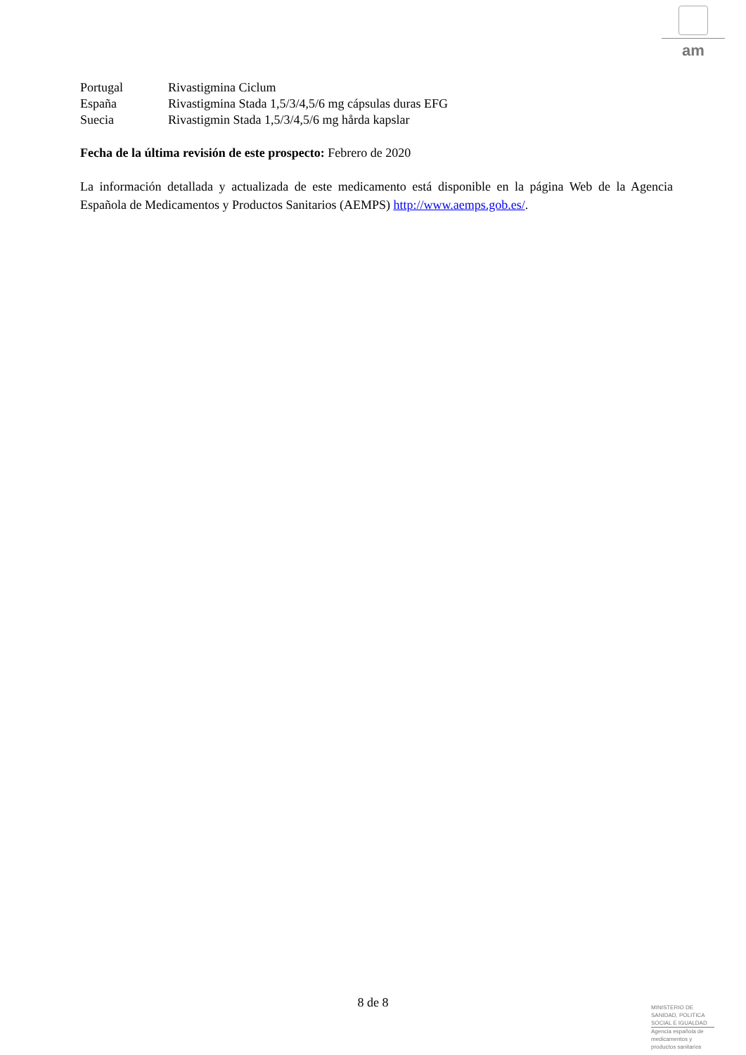am
Portugal Rivastigmina Ciclum
España Rivastigmina Stada 1,5/3/4,5/6 mg cápsulas duras EFG
Suecia Rivastigmin Stada 1,5/3/4,5/6 mg hårda kapslar
Fecha de la última revisión de este prospecto: Febrero de 2020
La información detallada y actualizada de este medicamento está disponible en la página Web de la Agencia Española de Medicamentos y Productos Sanitarios (AEMPS) http://www.aemps.gob.es/.
8 de 8
MINISTERIO DE
SANIDAD, POLITICA
SOCIAL E IGUALDAD
Agencia española de
medicamentos y
productos sanitarios